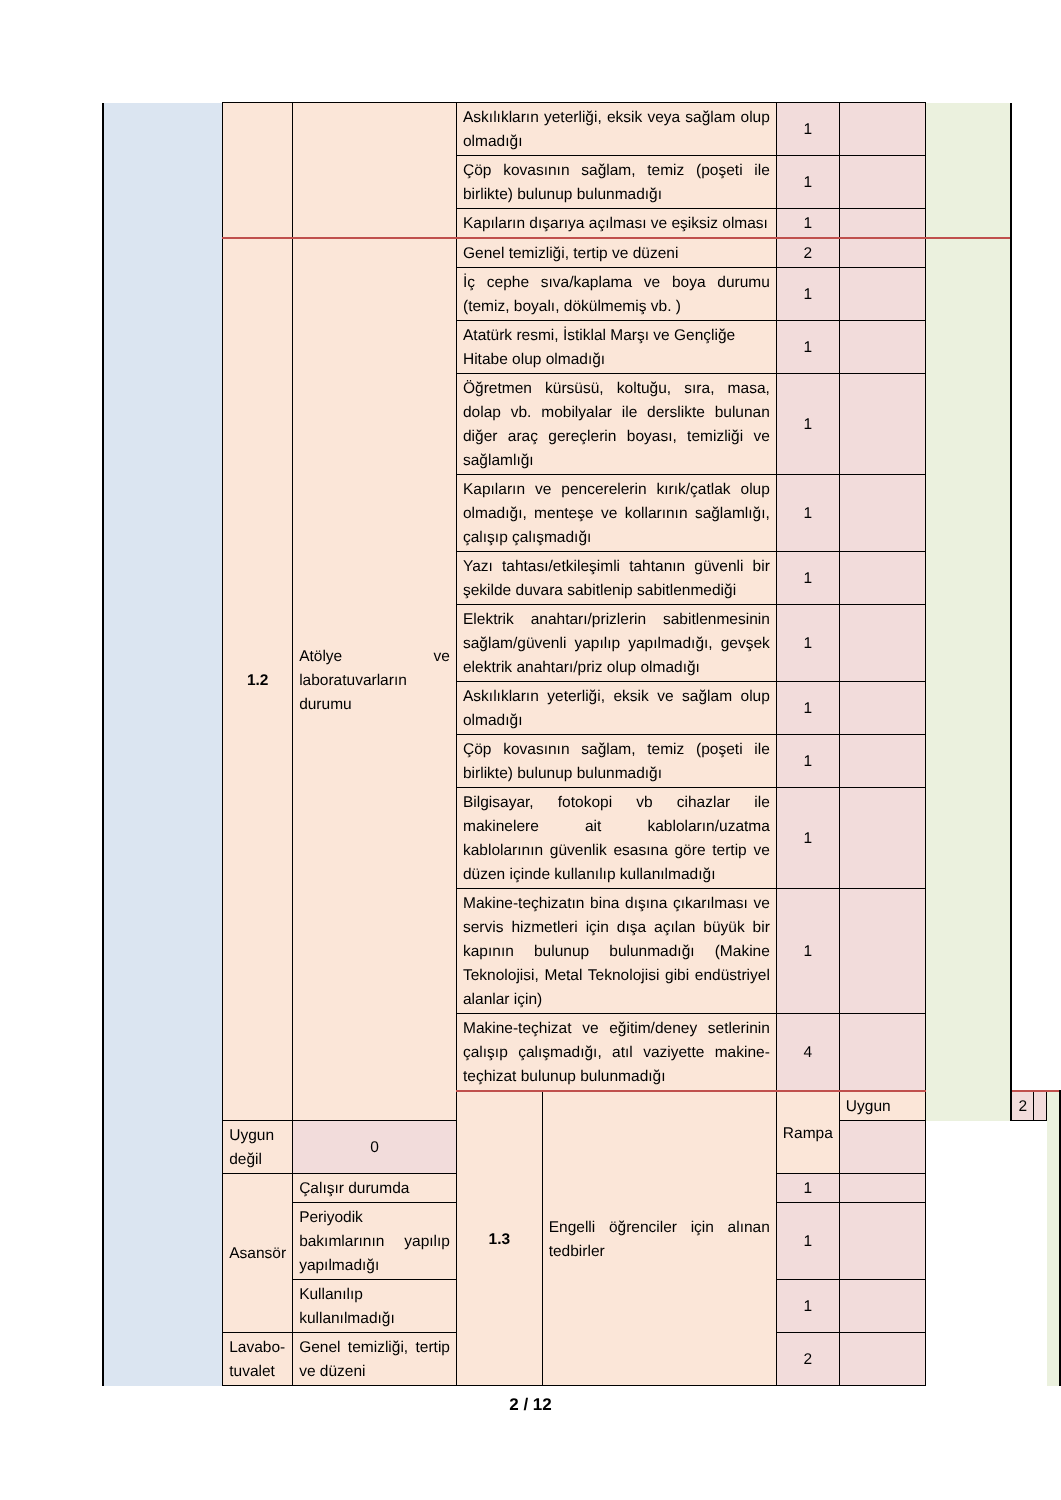| | | | Askılıkların yeterliği, eksik veya sağlam olup olmadığı | | 1 | | | | | |
| | | | Çöp kovasının sağlam, temiz (poşeti ile birlikte) bulunup bulunmadığı | | 1 | | | | | |
| | | | Kapıların dışarıya açılması ve eşiksiz olması | | 1 | | | | | |
| | 1.2 | Atölye ve laboratuvarların durumu | Genel temizliği, tertip ve düzeni | | 2 | | | | | |
| | | | İç cephe sıva/kaplama ve boya durumu (temiz, boyalı, dökülmemiş vb. ) | | 1 | | | | | |
| | | | Atatürk resmi, İstiklal Marşı ve Gençliğe Hitabe olup olmadığı | | 1 | | | | | |
| | | | Öğretmen kürsüsü, koltuğu, sıra, masa, dolap vb. mobilyalar ile derslikte bulunan diğer araç gereçlerin boyası, temizliği ve sağlamlığı | | 1 | | | | | |
| | | | Kapıların ve pencerelerin kırık/çatlak olup olmadığı, menteşe ve kollarının sağlamlığı, çalışıp çalışmadığı | | 1 | | | | | |
| | | | Yazı tahtası/etkileşimli tahtanın güvenli bir şekilde duvara sabitlenip sabitlenmediği | | 1 | | | | | |
| | | | Elektrik anahtarı/prizlerin sabitlenmesinin sağlam/güvenli yapılıp yapılmadığı, gevşek elektrik anahtarı/priz olup olmadığı | | 1 | | | | | |
| | | | Askılıkların yeterliği, eksik ve sağlam olup olmadığı | | 1 | | | | | |
| | | | Çöp kovasının sağlam, temiz (poşeti ile birlikte) bulunup bulunmadığı | | 1 | | | | | |
| | | | Bilgisayar, fotokopi vb cihazlar ile makinelere ait kabloların/uzatma kablolarının güvenlik esasına göre tertip ve düzen içinde kullanılıp kullanılmadığı | | 1 | | | | | |
| | | | Makine-teçhizatın bina dışına çıkarılması ve servis hizmetleri için dışa açılan büyük bir kapının bulunup bulunmadığı (Makine Teknolojisi, Metal Teknolojisi gibi endüstriyel alanlar için) | | 1 | | | | | |
| | | | Makine-teçhizat ve eğitim/deney setlerinin çalışıp çalışmadığı, atıl vaziyette makine-teçhizat bulunup bulunmadığı | | 4 | | | | | |
| | | | 1.3 | Engelli öğrenciler için alınan tedbirler | Rampa | Uygun | | 2 | | |
| | Uygun değil | 0 | | | | | | | | |
| | Asansör | Çalışır durumda | | | 1 | | | | | |
| | | Periyodik bakımlarının yapılıp yapılmadığı | | | 1 | | | | | |
| | | Kullanılıp kullanılmadığı | | | 1 | | | | | |
| | Lavabo-tuvalet | Genel temizliği, tertip ve düzeni | | | 2 | | | | | |
2 / 12